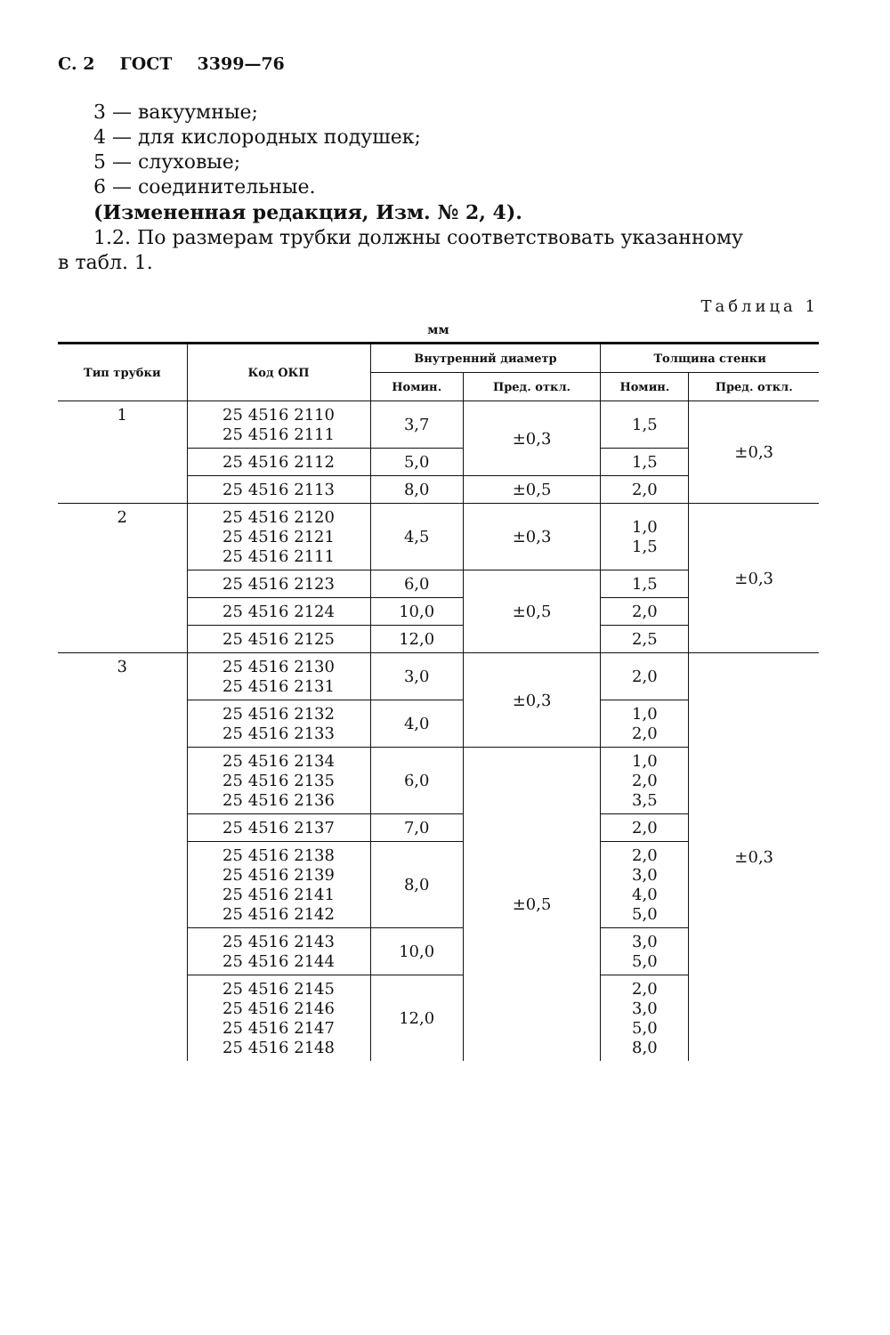С. 2 ГОСТ 3399—76
3 — вакуумные;
4 — для кислородных подушек;
5 — слуховые;
6 — соединительные.
(Измененная редакция, Изм. № 2, 4).
1.2. По размерам трубки должны соответствовать указанному
в табл. 1.
Таблица 1
мм
| Тип трубки | Код ОКП | Внутренний диаметр | | Толщина стенки | |
| --- | --- | --- | --- | --- | --- |
| | | Номин. | Пред. откл. | Номин. | Пред. откл. |
| 1 | 25 4516 2110 25 4516 2111 | 3,7 | ±0,3 | 1,5 | ±0,3 |
| | 25 4516 2112 | 5,0 | | 1,5 | |
| | 25 4516 2113 | 8,0 | ±0,5 | 2,0 | |
| 2 | 25 4516 2120 25 4516 2121 25 4516 2111 | 4,5 | ±0,3 | 1,0 1,5 | ±0,3 |
| | 25 4516 2123 | 6,0 | ±0,5 | 1,5 | |
| | 25 4516 2124 | 10,0 | | 2,0 | |
| | 25 4516 2125 | 12,0 | | 2,5 | |
| 3 | 25 4516 2130 25 4516 2131 | 3,0 | ±0,3 | 2,0 | ±0,3 |
| | 25 4516 2132 25 4516 2133 | 4,0 | | 1,0 2,0 | |
| | 25 4516 2134 25 4516 2135 25 4516 2136 | 6,0 | ±0,5 | 1,0 2,0 3,5 | |
| | 25 4516 2137 | 7,0 | | 2,0 | |
| | 25 4516 2138 25 4516 2139 25 4516 2141 25 4516 2142 | 8,0 | | 2,0 3,0 4,0 5,0 | |
| | 25 4516 2143 25 4516 2144 | 10,0 | | 3,0 5,0 | |
| | 25 4516 2145 25 4516 2146 25 4516 2147 25 4516 2148 | 12,0 | | 2,0 3,0 5,0 8,0 | |